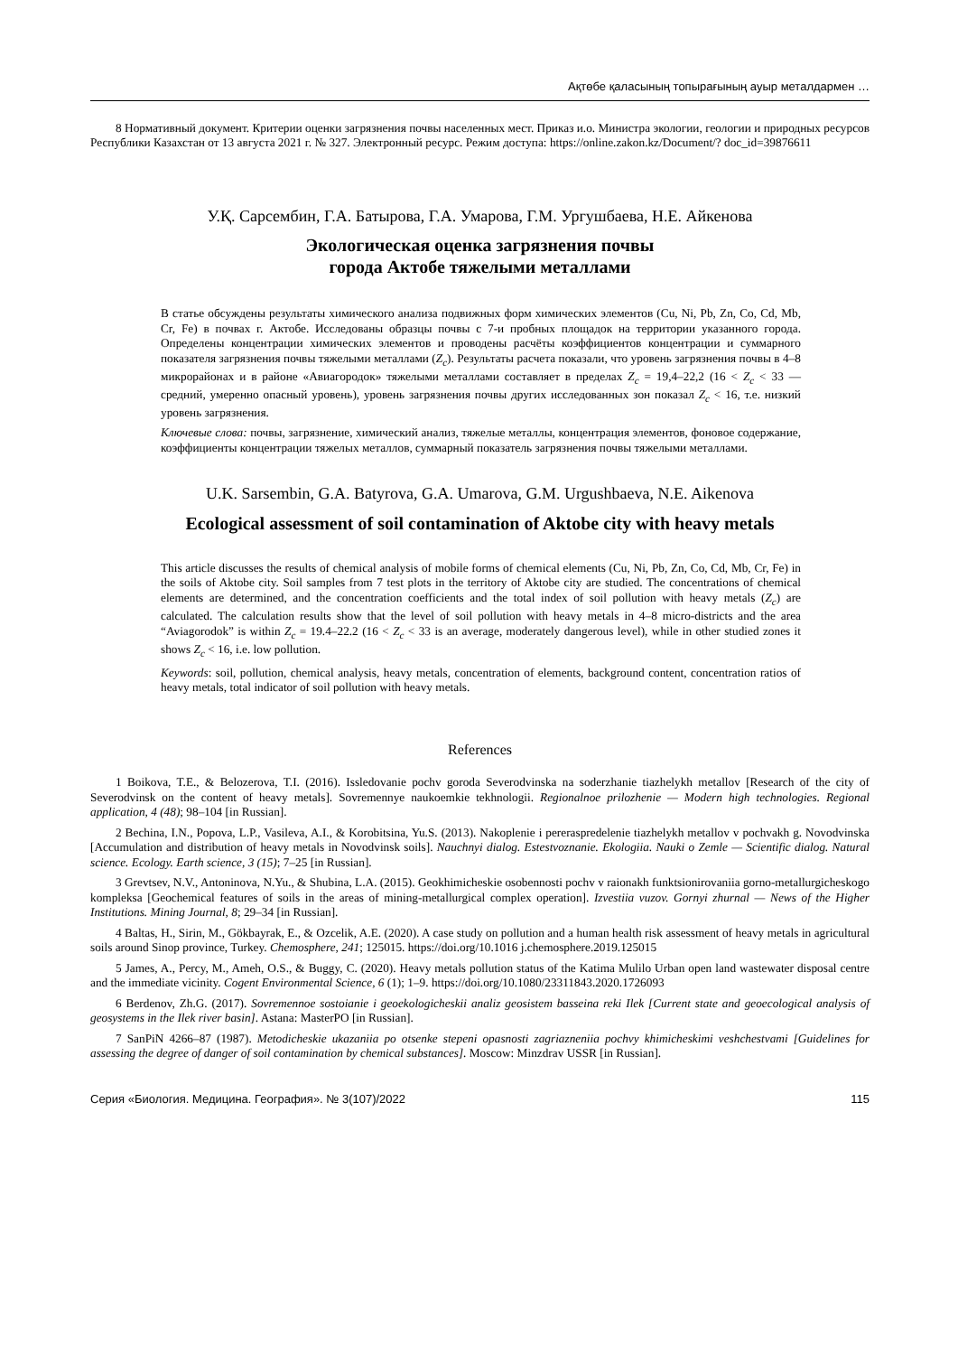Ақтөбе қаласының топырағының ауыр металдармен …
8 Нормативный документ. Критерии оценки загрязнения почвы населенных мест. Приказ и.о. Министра экологии, геологии и природных ресурсов Республики Казахстан от 13 августа 2021 г. № 327. Электронный ресурс. Режим доступа: https://online.zakon.kz/Document/? doc_id=39876611
У.Қ. Сарсембин, Г.А. Батырова, Г.А. Умарова, Г.М. Ургушбаева, Н.Е. Айкенова
Экологическая оценка загрязнения почвы
города Актобе тяжелыми металлами
В статье обсуждены результаты химического анализа подвижных форм химических элементов (Cu, Ni, Pb, Zn, Co, Cd, Mb, Cr, Fe) в почвах г. Актобе. Исследованы образцы почвы с 7-и пробных площадок на территории указанного города. Определены концентрации химических элементов и проводены расчёты коэффициентов концентрации и суммарного показателя загрязнения почвы тяжелыми металлами (Z<sub>c</sub>). Результаты расчета показали, что уровень загрязнения почвы в 4–8 микрорайонах и в районе «Авиагородок» тяжелыми металлами составляет в пределах Z<sub>c</sub> = 19,4–22,2 (16 < Z<sub>c</sub> < 33 — средний, умеренно опасный уровень), уровень загрязнения почвы других исследованных зон показал Z<sub>c</sub> < 16, т.е. низкий уровень загрязнения.
Ключевые слова: почвы, загрязнение, химический анализ, тяжелые металлы, концентрация элементов, фоновое содержание, коэффициенты концентрации тяжелых металлов, суммарный показатель загрязнения почвы тяжелыми металлами.
U.K. Sarsembin, G.A. Batyrova, G.A. Umarova, G.M. Urgushbaeva, N.E. Aikenova
Ecological assessment of soil contamination of Aktobe city with heavy metals
This article discusses the results of chemical analysis of mobile forms of chemical elements (Cu, Ni, Pb, Zn, Co, Cd, Mb, Cr, Fe) in the soils of Aktobe city. Soil samples from 7 test plots in the territory of Aktobe city are studied. The concentrations of chemical elements are determined, and the concentration coefficients and the total index of soil pollution with heavy metals (Z<sub>c</sub>) are calculated. The calculation results show that the level of soil pollution with heavy metals in 4–8 micro-districts and the area “Aviagorodok” is within Z<sub>c</sub> = 19.4–22.2 (16 < Z<sub>c</sub> < 33 is an average, moderately dangerous level), while in other studied zones it shows Z<sub>c</sub> < 16, i.e. low pollution.
Keywords: soil, pollution, chemical analysis, heavy metals, concentration of elements, background content, concentration ratios of heavy metals, total indicator of soil pollution with heavy metals.
References
1 Boikova, T.E., & Belozerova, T.I. (2016). Issledovanie pochv goroda Severodvinska na soderzhanie tiazhelykh metallov [Research of the city of Severodvinsk on the content of heavy metals]. Sovremennye naukoemkie tekhnologii. Regionalnoe prilozhenie — Modern high technologies. Regional application, 4 (48); 98–104 [in Russian].
2 Bechina, I.N., Popova, L.P., Vasileva, A.I., & Korobitsina, Yu.S. (2013). Nakoplenie i pereraspredelenie tiazhelykh metallov v pochvakh g. Novodvinska [Accumulation and distribution of heavy metals in Novodvinsk soils]. Nauchnyi dialog. Estestvoznanie. Ekologiia. Nauki o Zemle — Scientific dialog. Natural science. Ecology. Earth science, 3 (15); 7–25 [in Russian].
3 Grevtsev, N.V., Antoninova, N.Yu., & Shubina, L.A. (2015). Geokhimicheskie osobennosti pochv v raionakh funktsionirovaniia gorno-metallurgicheskogo kompleksa [Geochemical features of soils in the areas of mining-metallurgical complex operation]. Izvestiia vuzov. Gornyi zhurnal — News of the Higher Institutions. Mining Journal, 8; 29–34 [in Russian].
4 Baltas, H., Sirin, M., Gökbayrak, E., & Ozcelik, A.E. (2020). A case study on pollution and a human health risk assessment of heavy metals in agricultural soils around Sinop province, Turkey. Chemosphere, 241; 125015. https://doi.org/10.1016 j.chemosphere.2019.125015
5 James, A., Percy, M., Ameh, O.S., & Buggy, C. (2020). Heavy metals pollution status of the Katima Mulilo Urban open land wastewater disposal centre and the immediate vicinity. Cogent Environmental Science, 6 (1); 1–9. https://doi.org/10.1080/23311843.2020.1726093
6 Berdenov, Zh.G. (2017). Sovremennoe sostoianie i geoekologicheskii analiz geosistem basseina reki Ilek [Current state and geoecological analysis of geosystems in the Ilek river basin]. Astana: MasterPO [in Russian].
7 SanPiN 4266–87 (1987). Metodicheskie ukazaniia po otsenke stepeni opasnosti zagriazneniia pochvy khimicheskimi veshchestvami [Guidelines for assessing the degree of danger of soil contamination by chemical substances]. Moscow: Minzdrav USSR [in Russian].
Серия «Биология. Медицина. География». № 3(107)/2022 115